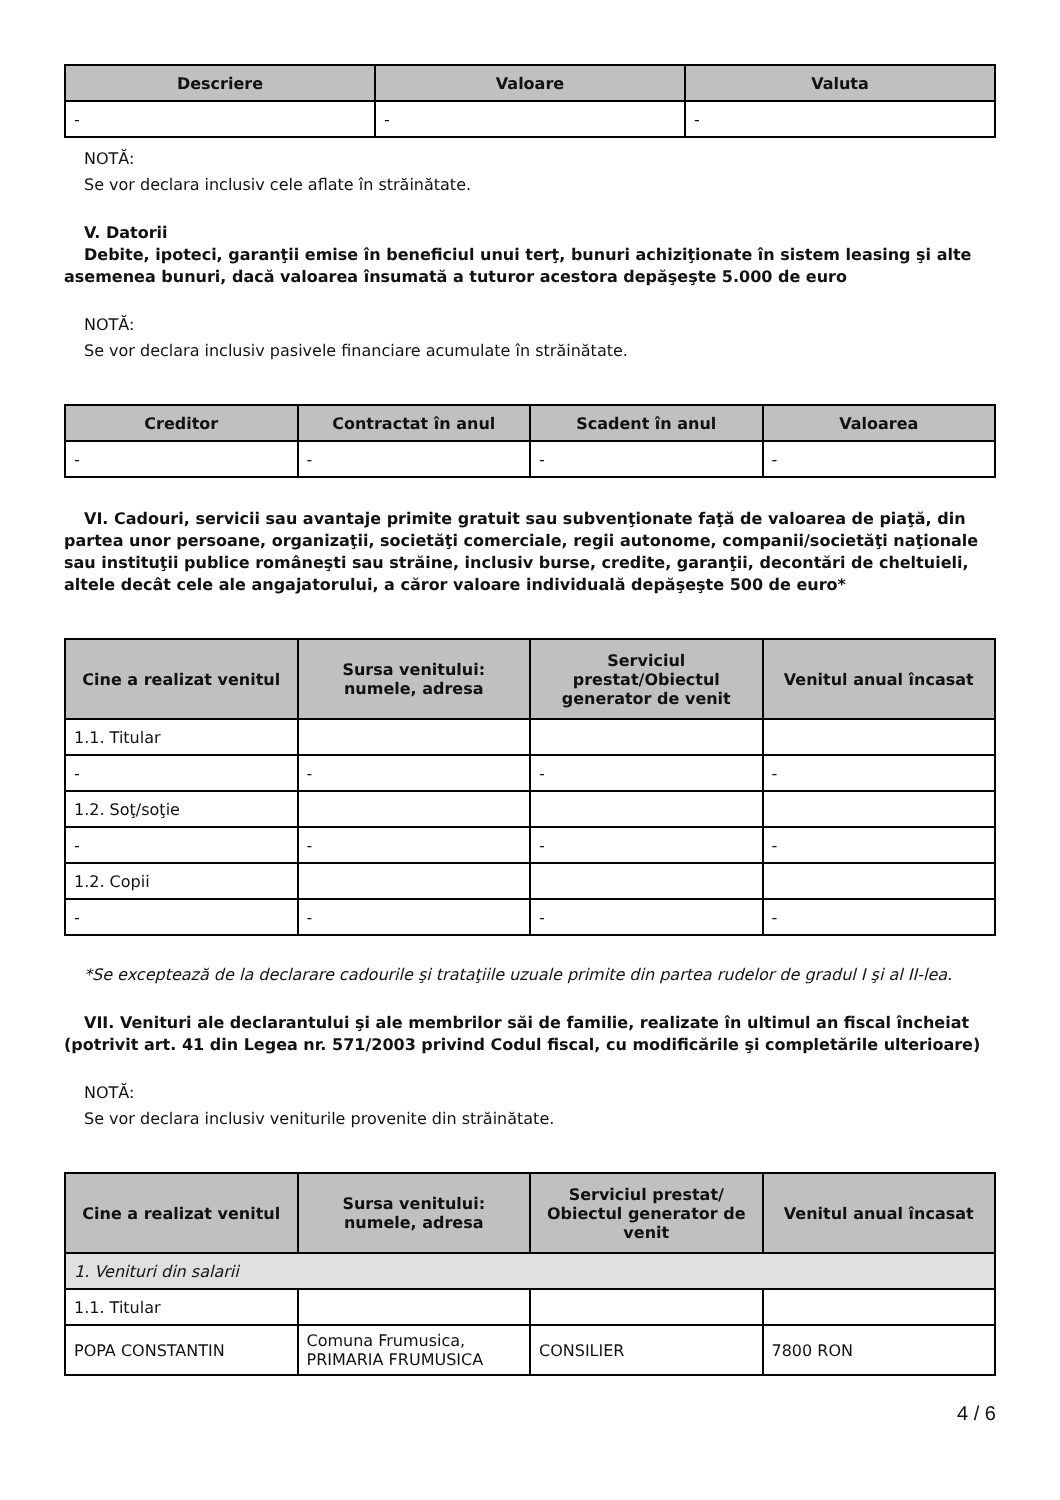| Descriere | Valoare | Valuta |
| --- | --- | --- |
| - | - | - |
NOTĂ:
Se vor declara inclusiv cele aflate în străinătate.
V. Datorii
Debite, ipoteci, garanţii emise în beneficiul unui terţ, bunuri achiziţionate în sistem leasing şi alte asemenea bunuri, dacă valoarea însumată a tuturor acestora depăşeşte 5.000 de euro
NOTĂ:
Se vor declara inclusiv pasivele financiare acumulate în străinătate.
| Creditor | Contractat în anul | Scadent în anul | Valoarea |
| --- | --- | --- | --- |
| - | - | - | - |
VI. Cadouri, servicii sau avantaje primite gratuit sau subvenţionate faţă de valoarea de piaţă, din partea unor persoane, organizaţii, societăţi comerciale, regii autonome, companii/societăţi naţionale sau instituţii publice româneşti sau străine, inclusiv burse, credite, garanţii, decontări de cheltuieli, altele decât cele ale angajatorului, a căror valoare individuală depăşeşte 500 de euro*
| Cine a realizat venitul | Sursa venitului: numele, adresa | Serviciul prestat/Obiectul generator de venit | Venitul anual încasat |
| --- | --- | --- | --- |
| 1.1. Titular | | | |
| - | - | - | - |
| 1.2. Soţ/soţie | | | |
| - | - | - | - |
| 1.2. Copii | | | |
| - | - | - | - |
*Se exceptează de la declarare cadourile şi trataţiile uzuale primite din partea rudelor de gradul I şi al II-lea.
VII. Venituri ale declarantului şi ale membrilor săi de familie, realizate în ultimul an fiscal încheiat (potrivit art. 41 din Legea nr. 571/2003 privind Codul fiscal, cu modificările şi completările ulterioare)
NOTĂ:
Se vor declara inclusiv veniturile provenite din străinătate.
| Cine a realizat venitul | Sursa venitului: numele, adresa | Serviciul prestat/ Obiectul generator de venit | Venitul anual încasat |
| --- | --- | --- | --- |
| 1. Venituri din salarii | | | |
| 1.1. Titular | | | |
| POPA CONSTANTIN | Comuna Frumusica, PRIMARIA FRUMUSICA | CONSILIER | 7800 RON |
4 / 6